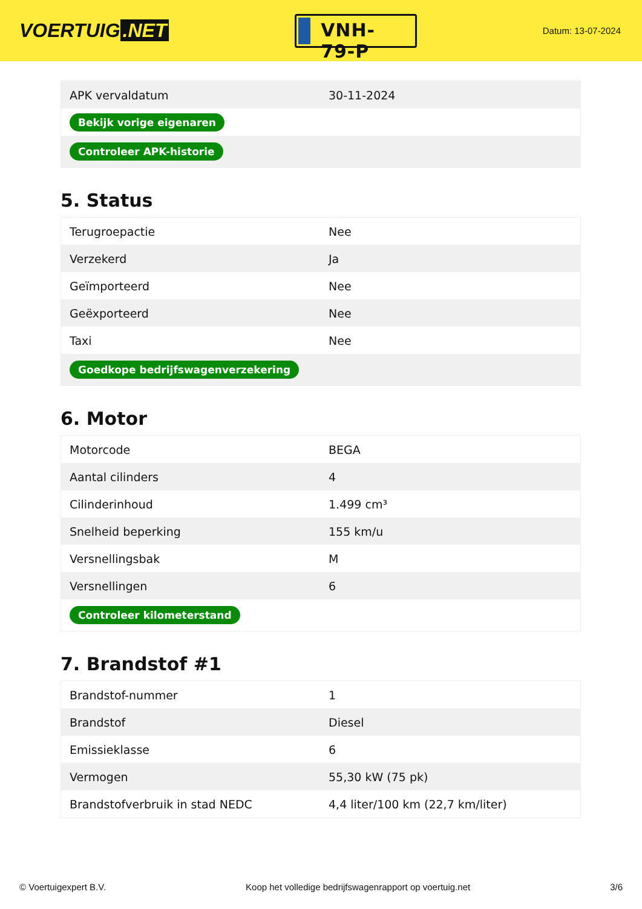VOERTUIG.NET
VNH-79-P
Datum: 13-07-2024
| APK vervaldatum | 30-11-2024 |
| Bekijk vorige eigenaren | |
| Controleer APK-historie | |
5. Status
| Terugroepactie | Nee |
| Verzekerd | Ja |
| Geïmporteerd | Nee |
| Geëxporteerd | Nee |
| Taxi | Nee |
| Goedkope bedrijfswagenverzekering | |
6. Motor
| Motorcode | BEGA |
| Aantal cilinders | 4 |
| Cilinderinhoud | 1.499 cm³ |
| Snelheid beperking | 155 km/u |
| Versnellingsbak | M |
| Versnellingen | 6 |
| Controleer kilometerstand | |
7. Brandstof #1
| Brandstof-nummer | 1 |
| Brandstof | Diesel |
| Emissieklasse | 6 |
| Vermogen | 55,30 kW (75 pk) |
| Brandstofverbruik in stad NEDC | 4,4 liter/100 km (22,7 km/liter) |
© Voertuigexpert B.V. Koop het volledige bedrijfswagenrapport op voertuig.net 3/6